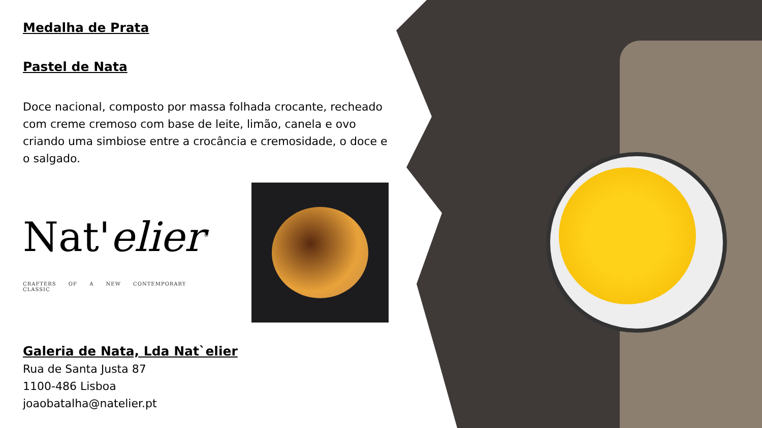Medalha de Prata
Pastel de Nata
Doce nacional, composto por massa folhada crocante, recheado com creme cremoso com base de leite, limão, canela e ovo criando uma simbiose entre a crocância e cremosidade, o doce e o salgado.
Nat'elier<sup>®</sup>
CRAFTERS OF A NEW CONTEMPORARY CLASSIC
Galeria de Nata, Lda Nat`elier
Rua de Santa Justa 87
1100-486 Lisboa
joaobatalha@natelier.pt